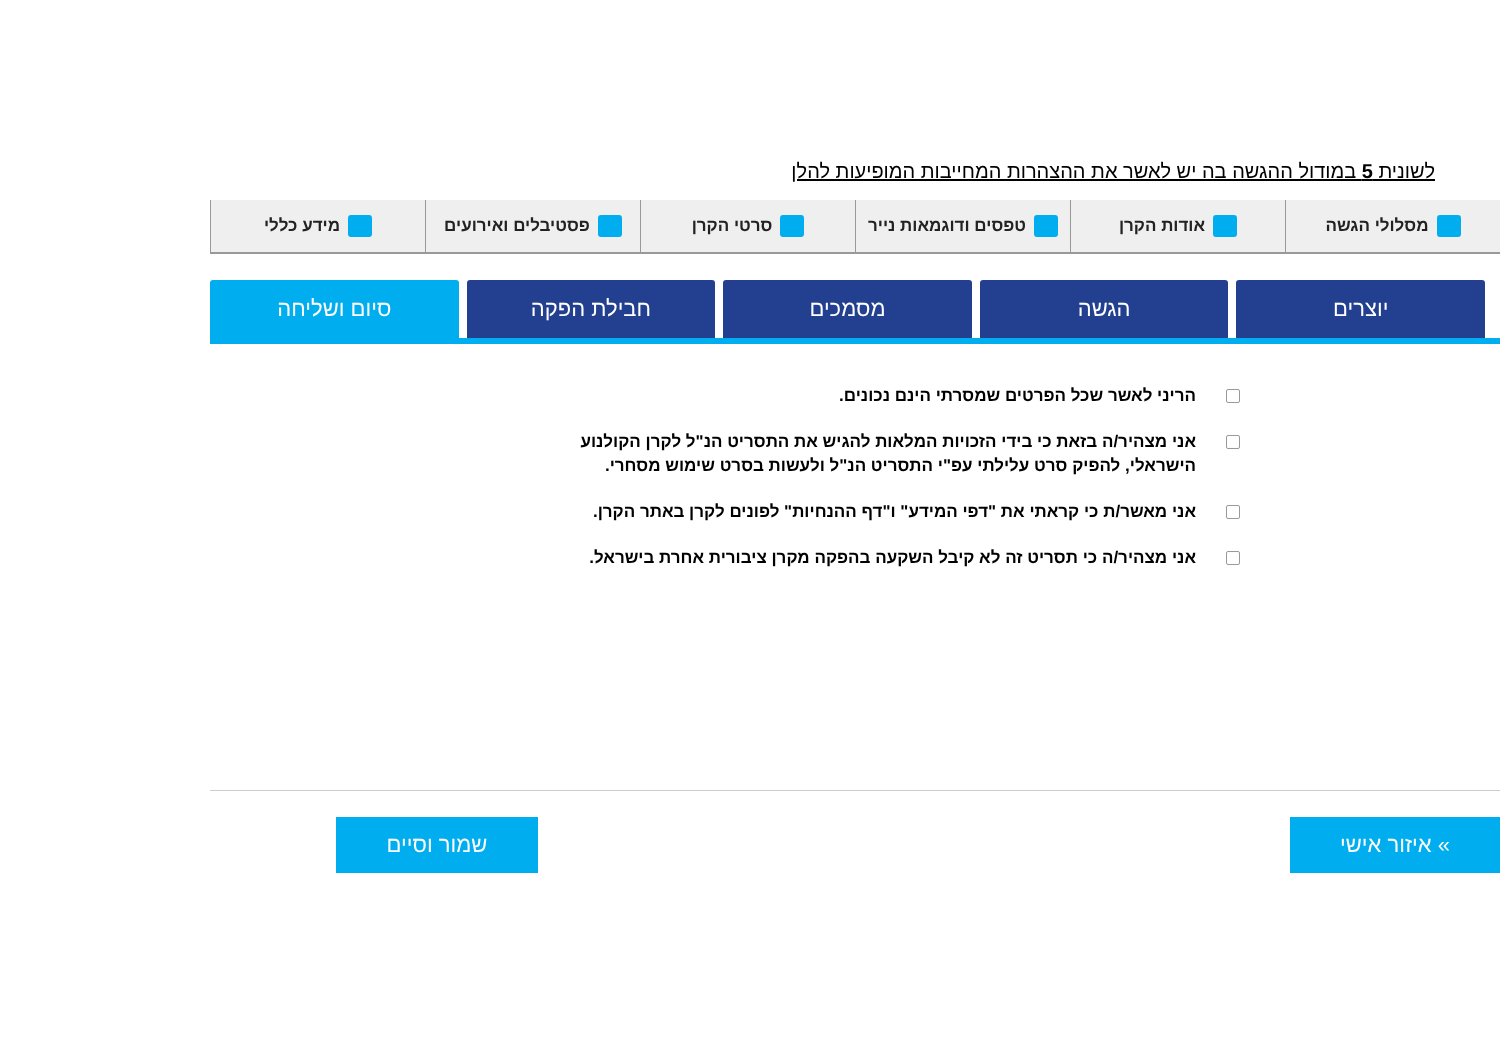לשונית 5 במודול ההגשה בה יש לאשר את ההצהרות המחייבות המופיעות להלן
מסלולי הגשה אודות הקרן טפסים ודוגמאות נייר סרטי הקרן פסטיבלים ואירועים מידע כללי
יוצרים הגשה מסמכים חבילת הפקה סיום ושליחה
הריני לאשר שכל הפרטים שמסרתי הינם נכונים.
אני מצהיר/ה בזאת כי בידי הזכויות המלאות להגיש את התסריט הנ"ל לקרן הקולנוע הישראלי, להפיק סרט עלילתי עפ"י התסריט הנ"ל ולעשות בסרט שימוש מסחרי.
אני מאשר/ת כי קראתי את "דפי המידע" ו"דף ההנחיות" לפונים לקרן באתר הקרן.
אני מצהיר/ה כי תסריט זה לא קיבל השקעה בהפקה מקרן ציבורית אחרת בישראל.
» איזור אישי שמור וסיים